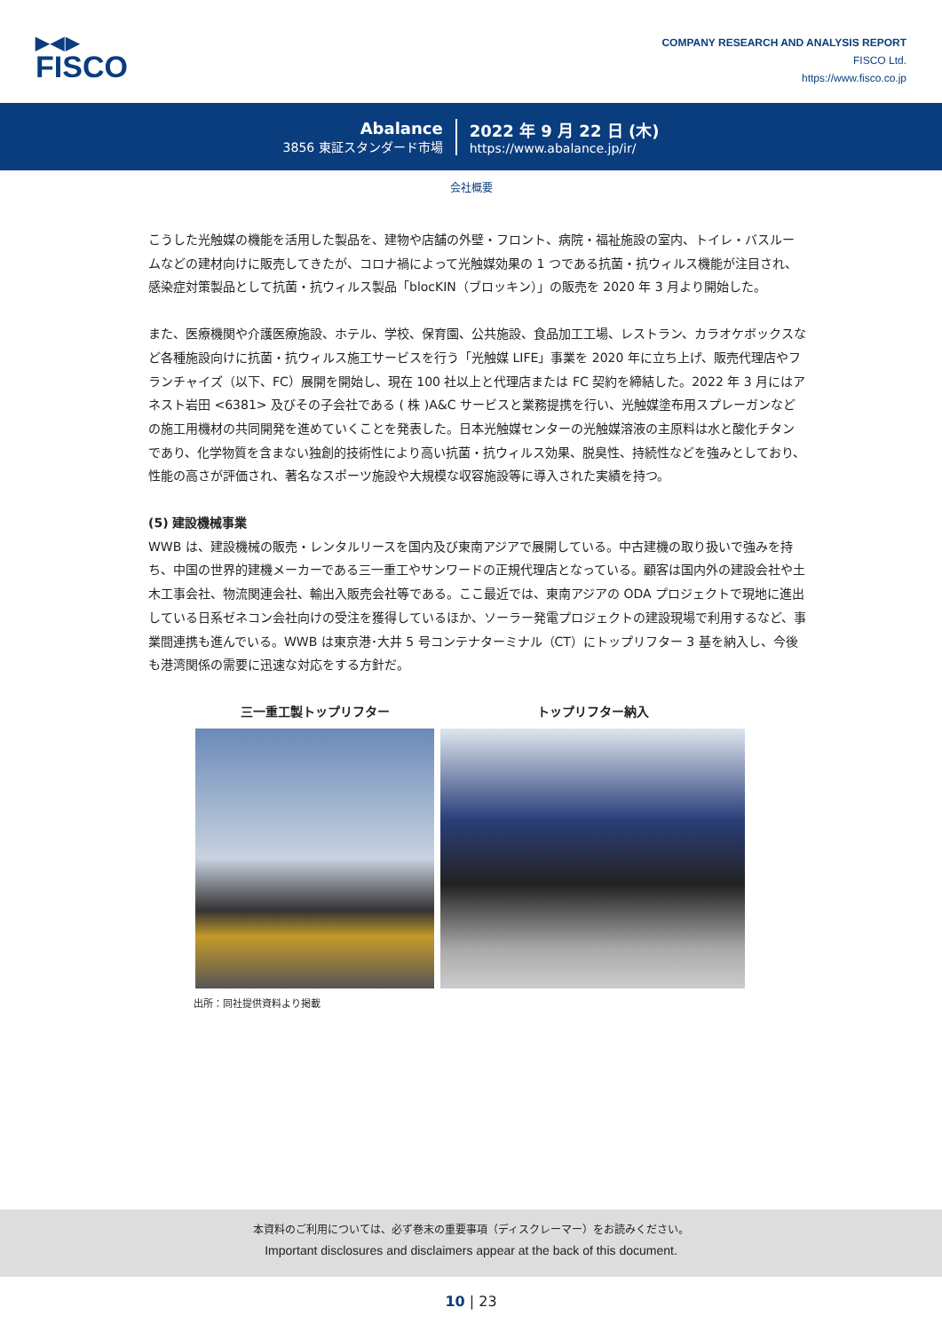▶◀▶
FISCO
COMPANY RESEARCH AND ANALYSIS REPORT
FISCO Ltd.
https://www.fisco.co.jp
Abalance
3856 東証スタンダード市場
2022 年 9 月 22 日 (木)
https://www.abalance.jp/ir/
会社概要
こうした光触媒の機能を活用した製品を、建物や店舗の外壁・フロント、病院・福祉施設の室内、トイレ・バスルームなどの建材向けに販売してきたが、コロナ禍によって光触媒効果の 1 つである抗菌・抗ウィルス機能が注目され、感染症対策製品として抗菌・抗ウィルス製品「blocKIN（ブロッキン）」の販売を 2020 年 3 月より開始した。
また、医療機関や介護医療施設、ホテル、学校、保育園、公共施設、食品加工工場、レストラン、カラオケボックスなど各種施設向けに抗菌・抗ウィルス施工サービスを行う「光触媒 LIFE」事業を 2020 年に立ち上げ、販売代理店やフランチャイズ（以下、FC）展開を開始し、現在 100 社以上と代理店または FC 契約を締結した。2022 年 3 月にはアネスト岩田 <6381> 及びその子会社である ( 株 )A&C サービスと業務提携を行い、光触媒塗布用スプレーガンなどの施工用機材の共同開発を進めていくことを発表した。日本光触媒センターの光触媒溶液の主原料は水と酸化チタンであり、化学物質を含まない独創的技術性により高い抗菌・抗ウィルス効果、脱臭性、持続性などを強みとしており、性能の高さが評価され、著名なスポーツ施設や大規模な収容施設等に導入された実績を持つ。
(5) 建設機械事業
WWB は、建設機械の販売・レンタルリースを国内及び東南アジアで展開している。中古建機の取り扱いで強みを持ち、中国の世界的建機メーカーである三一重工やサンワードの正規代理店となっている。顧客は国内外の建設会社や土木工事会社、物流関連会社、輸出入販売会社等である。ここ最近では、東南アジアの ODA プロジェクトで現地に進出している日系ゼネコン会社向けの受注を獲得しているほか、ソーラー発電プロジェクトの建設現場で利用するなど、事業間連携も進んでいる。WWB は東京港･大井 5 号コンテナターミナル（CT）にトップリフター 3 基を納入し、今後も港湾関係の需要に迅速な対応をする方針だ。
三一重工製トップリフター トップリフター納入
出所：同社提供資料より掲載
本資料のご利用については、必ず巻末の重要事項（ディスクレーマー）をお読みください。
Important disclosures and disclaimers appear at the back of this document.
10 | 23